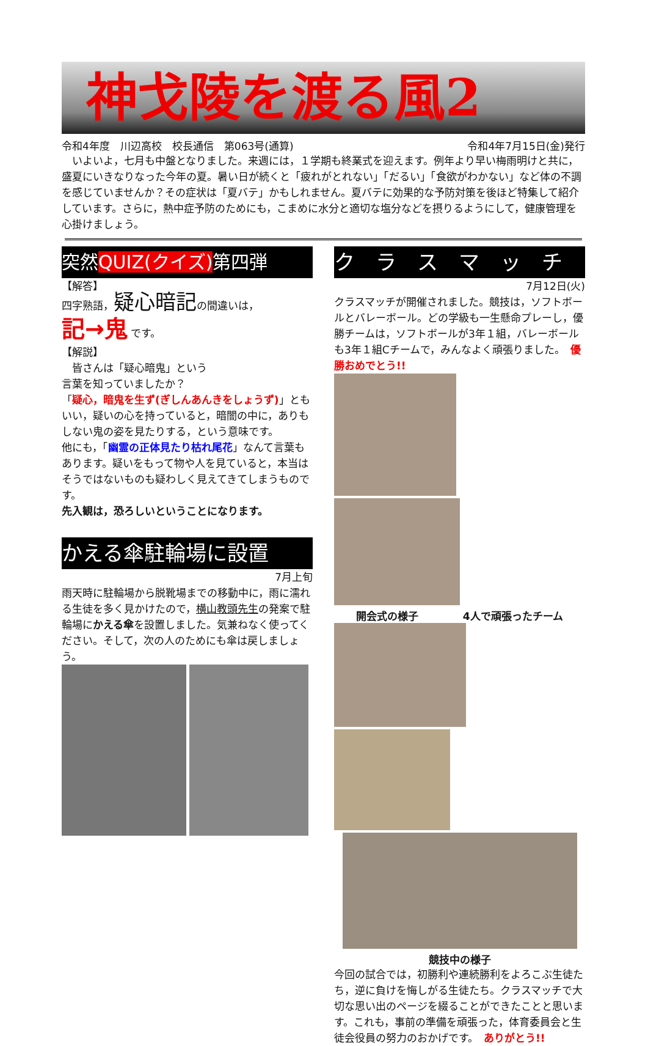神戈陵を渡る風2
令和4年度　川辺高校　校長通信　第063号(通算) 令和4年7月15日(金)発行
　いよいよ，七月も中盤となりました。来週には，１学期も終業式を迎えます。例年より早い梅雨明けと共に，盛夏にいきなりなった今年の夏。暑い日が続くと「疲れがとれない」「だるい」「食欲がわかない」など体の不調を感じていませんか？その症状は「夏バテ」かもしれません。夏バテに効果的な予防対策を後ほど特集して紹介しています。さらに，熱中症予防のためにも，こまめに水分と適切な塩分などを摂りるようにして，健康管理を心掛けましょう。
突然QUIZ(クイズ) 第四弾
【解答】
四字熟語，疑心暗記の間違いは，
記→鬼 です。
【解説】
　皆さんは「疑心暗鬼」という
言葉を知っていましたか？
「疑心，暗鬼を生ず(ぎしんあんきをしょうず)」ともいい，疑いの心を持っていると，暗闇の中に，ありもしない鬼の姿を見たりする，という意味です。
他にも，「幽霊の正体見たり枯れ尾花」なんて言葉もあります。疑いをもって物や人を見ていると，本当はそうではないものも疑わしく見えてきてしまうものです。
先入観は，恐ろしいということになります。
かえる傘駐輪場に設置
7月上旬
雨天時に駐輪場から脱靴場までの移動中に，雨に濡れる生徒を多く見かけたので，横山教頭先生の発案で駐輪場にかえる傘を設置しました。気兼ねなく使ってください。そして，次の人のためにも傘は戻しましょう。
ク　ラ　ス　マ　ッ　チ
7月12日(火)
クラスマッチが開催されました。競技は，ソフトボールとバレーボール。どの学級も一生懸命プレーし，優勝チームは，ソフトボールが3年１組，バレーボールも3年１組Cチームで，みんなよく頑張りました。　優勝おめでとう!!
開会式の様子 4人で頑張ったチーム
競技中の様子
今回の試合では，初勝利や連続勝利をよろこぶ生徒たち，逆に負けを悔しがる生徒たち。クラスマッチで大切な思い出のページを綴ることができたことと思います。これも，事前の準備を頑張った，体育委員会と生徒会役員の努力のおかげです。　ありがとう!!